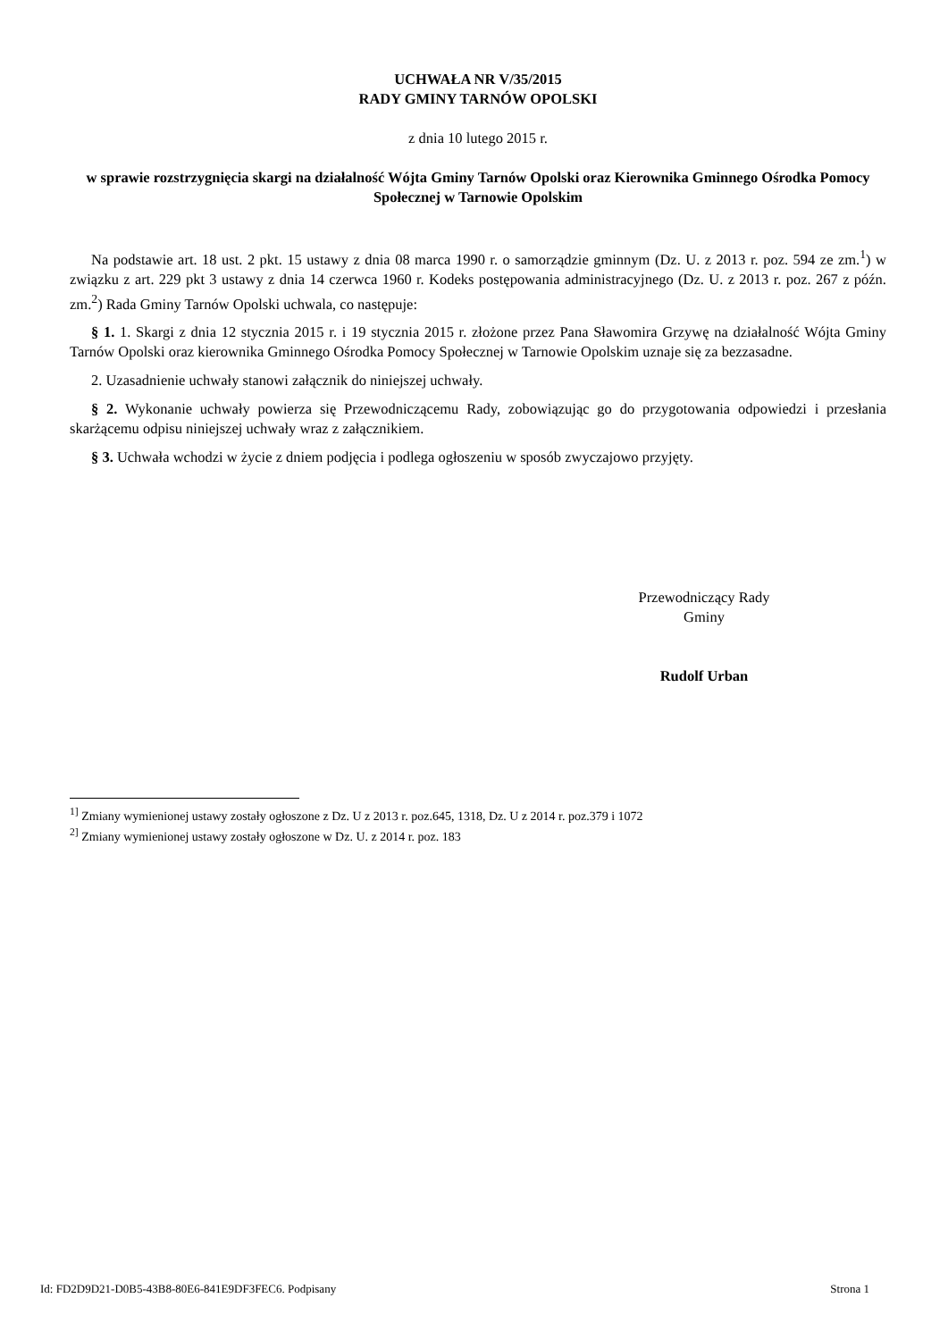UCHWAŁA NR V/35/2015
RADY GMINY TARNÓW OPOLSKI
z dnia 10 lutego 2015 r.
w sprawie rozstrzygnięcia skargi na działalność Wójta Gminy Tarnów Opolski oraz Kierownika Gminnego Ośrodka Pomocy Społecznej w Tarnowie Opolskim
Na podstawie art. 18 ust. 2 pkt. 15 ustawy z dnia 08 marca 1990 r. o samorządzie gminnym (Dz. U. z 2013 r. poz. 594 ze zm.<sup>1</sup>) w związku z art. 229 pkt 3 ustawy z dnia 14 czerwca 1960 r. Kodeks postępowania administracyjnego (Dz. U. z 2013 r. poz. 267 z późn. zm.<sup>2</sup>) Rada Gminy Tarnów Opolski uchwala, co następuje:
§ 1. 1. Skargi z dnia 12 stycznia 2015 r. i 19 stycznia 2015 r. złożone przez Pana Sławomira Grzywę na działalność Wójta Gminy Tarnów Opolski oraz kierownika Gminnego Ośrodka Pomocy Społecznej w Tarnowie Opolskim uznaje się za bezzasadne.
2. Uzasadnienie uchwały stanowi załącznik do niniejszej uchwały.
§ 2. Wykonanie uchwały powierza się Przewodniczącemu Rady, zobowiązując go do przygotowania odpowiedzi i przesłania skarżącemu odpisu niniejszej uchwały wraz z załącznikiem.
§ 3. Uchwała wchodzi w życie z dniem podjęcia i podlega ogłoszeniu w sposób zwyczajowo przyjęty.
Przewodniczący Rady
Gminy
Rudolf Urban
<sup>1]</sup> Zmiany wymienionej ustawy zostały ogłoszone z Dz. U z 2013 r. poz.645, 1318, Dz. U z 2014 r. poz.379 i 1072
<sup>2]</sup> Zmiany wymienionej ustawy zostały ogłoszone w Dz. U. z 2014 r. poz. 183
Id: FD2D9D21-D0B5-43B8-80E6-841E9DF3FEC6. Podpisany Strona 1